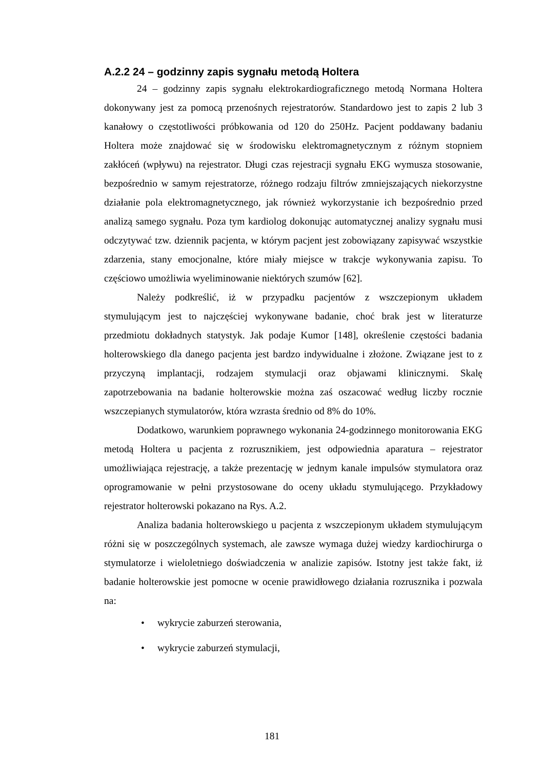A.2.2 24 – godzinny zapis sygnału metodą Holtera
24 – godzinny zapis sygnału elektrokardiograficznego metodą Normana Holtera dokonywany jest za pomocą przenośnych rejestratorów. Standardowo jest to zapis 2 lub 3 kanałowy o częstotliwości próbkowania od 120 do 250Hz. Pacjent poddawany badaniu Holtera może znajdować się w środowisku elektromagnetycznym z różnym stopniem zakłóceń (wpływu) na rejestrator. Długi czas rejestracji sygnału EKG wymusza stosowanie, bezpośrednio w samym rejestratorze, różnego rodzaju filtrów zmniejszających niekorzystne działanie pola elektromagnetycznego, jak również wykorzystanie ich bezpośrednio przed analizą samego sygnału. Poza tym kardiolog dokonując automatycznej analizy sygnału musi odczytywać tzw. dziennik pacjenta, w którym pacjent jest zobowiązany zapisywać wszystkie zdarzenia, stany emocjonalne, które miały miejsce w trakcje wykonywania zapisu. To częściowo umożliwia wyeliminowanie niektórych szumów [62].
Należy podkreślić, iż w przypadku pacjentów z wszczepionym układem stymulującym jest to najczęściej wykonywane badanie, choć brak jest w literaturze przedmiotu dokładnych statystyk. Jak podaje Kumor [148], określenie częstości badania holterowskiego dla danego pacjenta jest bardzo indywidualne i złożone. Związane jest to z przyczyną implantacji, rodzajem stymulacji oraz objawami klinicznymi. Skalę zapotrzebowania na badanie holterowskie można zaś oszacować według liczby rocznie wszczepianych stymulatorów, która wzrasta średnio od 8% do 10%.
Dodatkowo, warunkiem poprawnego wykonania 24-godzinnego monitorowania EKG metodą Holtera u pacjenta z rozrusznikiem, jest odpowiednia aparatura – rejestrator umożliwiająca rejestrację, a także prezentację w jednym kanale impulsów stymulatora oraz oprogramowanie w pełni przystosowane do oceny układu stymulującego. Przykładowy rejestrator holterowski pokazano na Rys. A.2.
Analiza badania holterowskiego u pacjenta z wszczepionym układem stymulującym różni się w poszczególnych systemach, ale zawsze wymaga dużej wiedzy kardiochirurga o stymulatorze i wieloletniego doświadczenia w analizie zapisów. Istotny jest także fakt, iż badanie holterowskie jest pomocne w ocenie prawidłowego działania rozrusznika i pozwala na:
• wykrycie zaburzeń sterowania,
• wykrycie zaburzeń stymulacji,
181